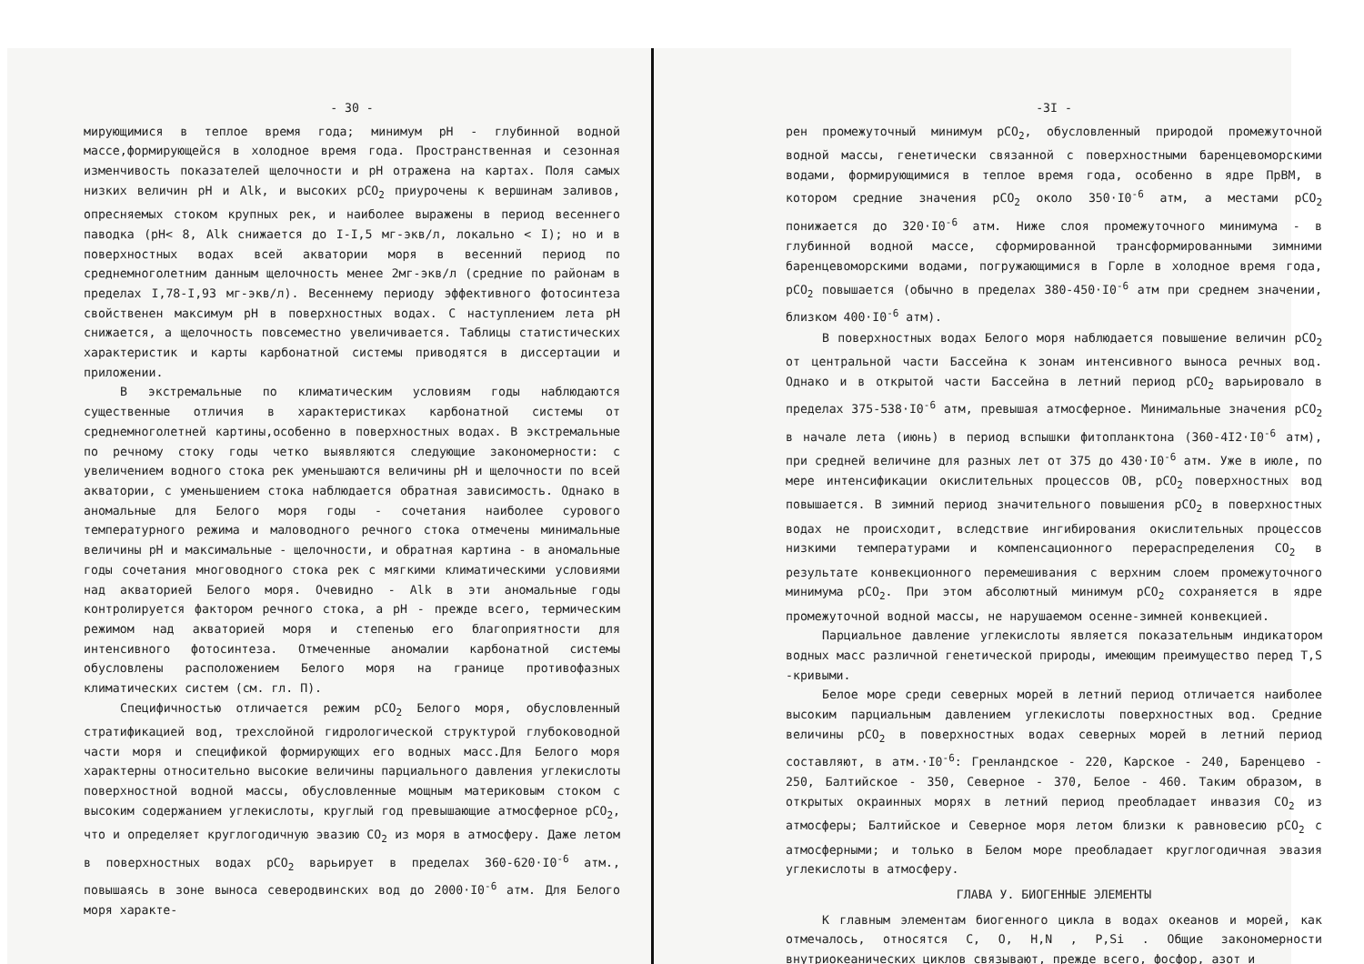- 30 -
мирующимися в теплое время года; минимум pH - глубинной водной массе,формирующейся в холодное время года. Пространственная и сезонная изменчивость показателей щелочности и pH отражена на картах. Поля самых низких величин pH и Alk, и высоких pCO<sub>2</sub> приурочены к вершинам заливов, опресняемых стоком крупных рек, и наиболее выражены в период весеннего паводка (pH< 8, Alk снижается до I-I,5 мг-экв/л, локально < I); но и в поверхностных водах всей акватории моря в весенний период по среднемноголетним данным щелочность менее 2мг-экв/л (средние по районам в пределах I,78-I,93 мг-экв/л). Весеннему периоду эффективного фотосинтеза свойственен максимум pH в поверхностных водах. С наступлением лета pH снижается, а щелочность повсеместно увеличивается. Таблицы статистических характеристик и карты карбонатной системы приводятся в диссертации и приложении.
В экстремальные по климатическим условиям годы наблюдаются существенные отличия в характеристиках карбонатной системы от среднемноголетней картины,особенно в поверхностных водах. В экстремальные по речному стоку годы четко выявляются следующие закономерности: с увеличением водного стока рек уменьшаются величины pH и щелочности по всей акватории, с уменьшением стока наблюдается обратная зависимость. Однако в аномальные для Белого моря годы - сочетания наиболее сурового температурного режима и маловодного речного стока отмечены минимальные величины pH и максимальные - щелочности, и обратная картина - в аномальные годы сочетания многоводного стока рек с мягкими климатическими условиями над акваторией Белого моря. Очевидно - Alk в эти аномальные годы контролируется фактором речного стока, а pH - прежде всего, термическим режимом над акваторией моря и степенью его благоприятности для интенсивного фотосинтеза. Отмеченные аномалии карбонатной системы обусловлены расположением Белого моря на границе противофазных климатических систем (см. гл. П).
Специфичностью отличается режим pCO<sub>2</sub> Белого моря, обусловленный стратификацией вод, трехслойной гидрологической структурой глубоководной части моря и спецификой формирующих его водных масс.Для Белого моря характерны относительно высокие величины парциального давления углекислоты поверхностной водной массы, обусловленные мощным материковым стоком с высоким содержанием углекислоты, круглый год превышающие атмосферное pCO<sub>2</sub>, что и определяет круглогодичную эвазию CO<sub>2</sub> из моря в атмосферу. Даже летом в поверхностных водах pCO<sub>2</sub> варьирует в пределах 360-620·I0<sup>-6</sup> атм., повышаясь в зоне выноса северодвинских вод до 2000·I0<sup>-6</sup> атм. Для Белого моря характе-
-3I -
рен промежуточный минимум pCO<sub>2</sub>, обусловленный природой промежуточной водной массы, генетически связанной с поверхностными баренцевоморскими водами, формирующимися в теплое время года, особенно в ядре ПрВМ, в котором средние значения pCO<sub>2</sub> около 350·I0<sup>-6</sup> атм, а местами pCO<sub>2</sub> понижается до 320·I0<sup>-6</sup> атм. Ниже слоя промежуточного минимума - в глубинной водной массе, сформированной трансформированными зимними баренцевоморскими водами, погружающимися в Горле в холодное время года, pCO<sub>2</sub> повышается (обычно в пределах 380-450·I0<sup>-6</sup> атм при среднем значении, близком 400·I0<sup>-6</sup> атм).
В поверхностных водах Белого моря наблюдается повышение величин pCO<sub>2</sub> от центральной части Бассейна к зонам интенсивного выноса речных вод. Однако и в открытой части Бассейна в летний период pCO<sub>2</sub> варьировало в пределах 375-538·I0<sup>-6</sup> атм, превышая атмосферное. Минимальные значения pCO<sub>2</sub> в начале лета (июнь) в период вспышки фитопланктона (360-4I2·I0<sup>-6</sup> атм), при средней величине для разных лет от 375 до 430·I0<sup>-6</sup> атм. Уже в июле, по мере интенсификации окислительных процессов ОВ, pCO<sub>2</sub> поверхностных вод повышается. В зимний период значительного повышения pCO<sub>2</sub> в поверхностных водах не происходит, вследствие ингибирования окислительных процессов низкими температурами и компенсационного перераспределения CO<sub>2</sub> в результате конвекционного перемешивания с верхним слоем промежуточного минимума pCO<sub>2</sub>. При этом абсолютный минимум pCO<sub>2</sub> сохраняется в ядре промежуточной водной массы, не нарушаемом осенне-зимней конвекцией.
Парциальное давление углекислоты является показательным индикатором водных масс различной генетической природы, имеющим преимущество перед T,S -кривыми.
Белое море среди северных морей в летний период отличается наиболее высоким парциальным давлением углекислоты поверхностных вод. Средние величины pCO<sub>2</sub> в поверхностных водах северных морей в летний период составляют, в атм.·I0<sup>-6</sup>: Гренландское - 220, Карское - 240, Баренцево - 250, Балтийское - 350, Северное - 370, Белое - 460. Таким образом, в открытых окраинных морях в летний период преобладает инвазия CO<sub>2</sub> из атмосферы; Балтийское и Северное моря летом близки к равновесию pCO<sub>2</sub> с атмосферными; и только в Белом море преобладает круглогодичная эвазия углекислоты в атмосферу.
ГЛАВА У. БИОГЕННЫЕ ЭЛЕМЕНТЫ
К главным элементам биогенного цикла в водах океанов и морей, как отмечалось, относятся C, O, H,N , P,Si . Общие закономерности внутриокеанических циклов связывают, прежде всего, фосфор, азот и